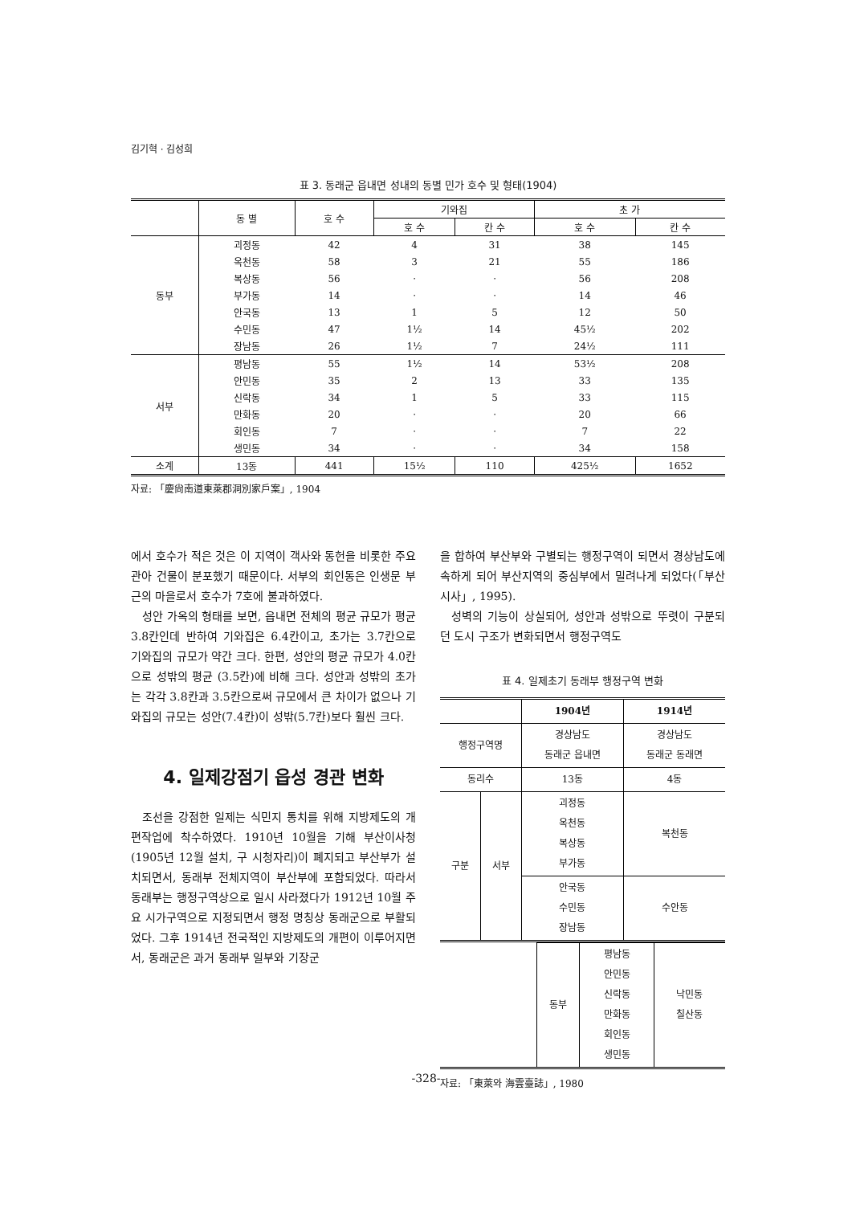김기혁 · 김성희
표 3. 동래군 읍내면 성내의 동별 민가 호수 및 형태(1904)
| | 동 별 | 호 수 | 기와집 | | 초 가 | |
| --- | --- | --- | --- | --- | --- | --- |
| | | | 호 수 | 칸 수 | 호 수 | 칸 수 |
| 동부 | 괴정동 | 42 | 4 | 31 | 38 | 145 |
| | 옥천동 | 58 | 3 | 21 | 55 | 186 |
| | 복상동 | 56 | · | · | 56 | 208 |
| | 부가동 | 14 | · | · | 14 | 46 |
| | 안국동 | 13 | 1 | 5 | 12 | 50 |
| | 수민동 | 47 | 1½ | 14 | 45½ | 202 |
| | 장남동 | 26 | 1½ | 7 | 24½ | 111 |
| 서부 | 평남동 | 55 | 1½ | 14 | 53½ | 208 |
| | 안민동 | 35 | 2 | 13 | 33 | 135 |
| | 신락동 | 34 | 1 | 5 | 33 | 115 |
| | 만화동 | 20 | · | · | 20 | 66 |
| | 회인동 | 7 | · | · | 7 | 22 |
| | 생민동 | 34 | · | · | 34 | 158 |
| 소계 | 13동 | 441 | 15½ | 110 | 425½ | 1652 |
자료: 「慶尙南道東萊郡洞別家戶案」, 1904
에서 호수가 적은 것은 이 지역이 객사와 동헌을 비롯한 주요 관아 건물이 분포했기 때문이다. 서부의 회인동은 인생문 부근의 마을로서 호수가 7호에 불과하였다.
성안 가옥의 형태를 보면, 읍내면 전체의 평균 규모가 평균 3.8칸인데 반하여 기와집은 6.4칸이고, 초가는 3.7칸으로 기와집의 규모가 약간 크다. 한편, 성안의 평균 규모가 4.0칸으로 성밖의 평균 (3.5칸)에 비해 크다. 성안과 성밖의 초가는 각각 3.8칸과 3.5칸으로써 규모에서 큰 차이가 없으나 기와집의 규모는 성안(7.4칸)이 성밖(5.7칸)보다 훨씬 크다.
4. 일제강점기 읍성 경관 변화
조선을 강점한 일제는 식민지 통치를 위해 지방제도의 개편작업에 착수하였다. 1910년 10월을 기해 부산이사청(1905년 12월 설치, 구 시청자리)이 폐지되고 부산부가 설치되면서, 동래부 전체지역이 부산부에 포함되었다. 따라서 동래부는 행정구역상으로 일시 사라졌다가 1912년 10월 주요 시가구역으로 지정되면서 행정 명칭상 동래군으로 부활되었다. 그후 1914년 전국적인 지방제도의 개편이 이루어지면서, 동래군은 과거 동래부 일부와 기장군
을 합하여 부산부와 구별되는 행정구역이 되면서 경상남도에 속하게 되어 부산지역의 중심부에서 밀려나게 되었다(「부산시사」, 1995).
성벽의 기능이 상실되어, 성안과 성밖으로 뚜렷이 구분되던 도시 구조가 변화되면서 행정구역도
표 4. 일제초기 동래부 행정구역 변화
| | | 1904년 | 1914년 |
| 행정구역명 | | 경상남도 동래군 읍내면 | 경상남도 동래군 동래면 |
| 동리수 | | 13동 | 4동 |
| 구분 | 서부 | 괴정동 옥천동 복상동 부가동 | 복천동 |
| | | 안국동 수민동 장남동 | 수안동 |
| | 동부 | 평남동 안민동 신락동 만화동 회인동 생민동 | 낙민동 칠산동 |
자료: 「東萊와 海雲臺誌」, 1980
-328-